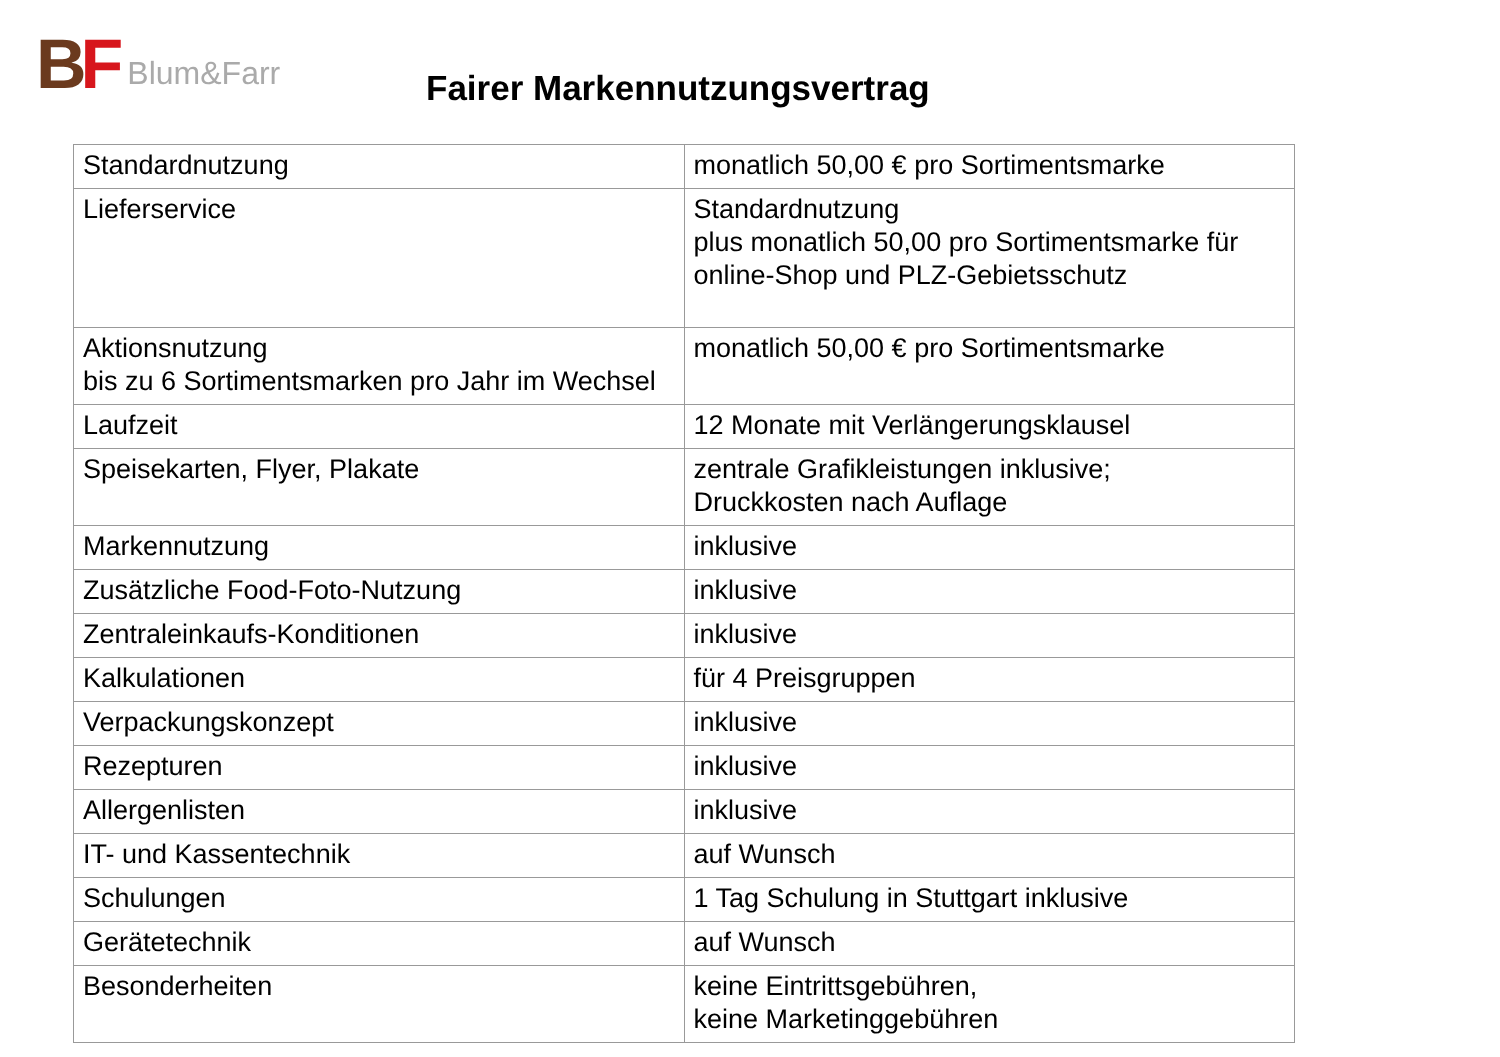B F Blum&Farr
Fairer Markennutzungsvertrag
| Standardnutzung | monatlich 50,00 € pro Sortimentsmarke |
| Lieferservice | Standardnutzung plus monatlich 50,00 pro Sortimentsmarke für online-Shop und PLZ-Gebietsschutz |
| Aktionsnutzung bis zu 6 Sortimentsmarken pro Jahr im Wechsel | monatlich 50,00 € pro Sortimentsmarke |
| Laufzeit | 12 Monate mit Verlängerungsklausel |
| Speisekarten, Flyer, Plakate | zentrale Grafikleistungen inklusive; Druckkosten nach Auflage |
| Markennutzung | inklusive |
| Zusätzliche Food-Foto-Nutzung | inklusive |
| Zentraleinkaufs-Konditionen | inklusive |
| Kalkulationen | für 4 Preisgruppen |
| Verpackungskonzept | inklusive |
| Rezepturen | inklusive |
| Allergenlisten | inklusive |
| IT- und Kassentechnik | auf Wunsch |
| Schulungen | 1 Tag Schulung in Stuttgart inklusive |
| Gerätetechnik | auf Wunsch |
| Besonderheiten | keine Eintrittsgebühren, keine Marketinggebühren |